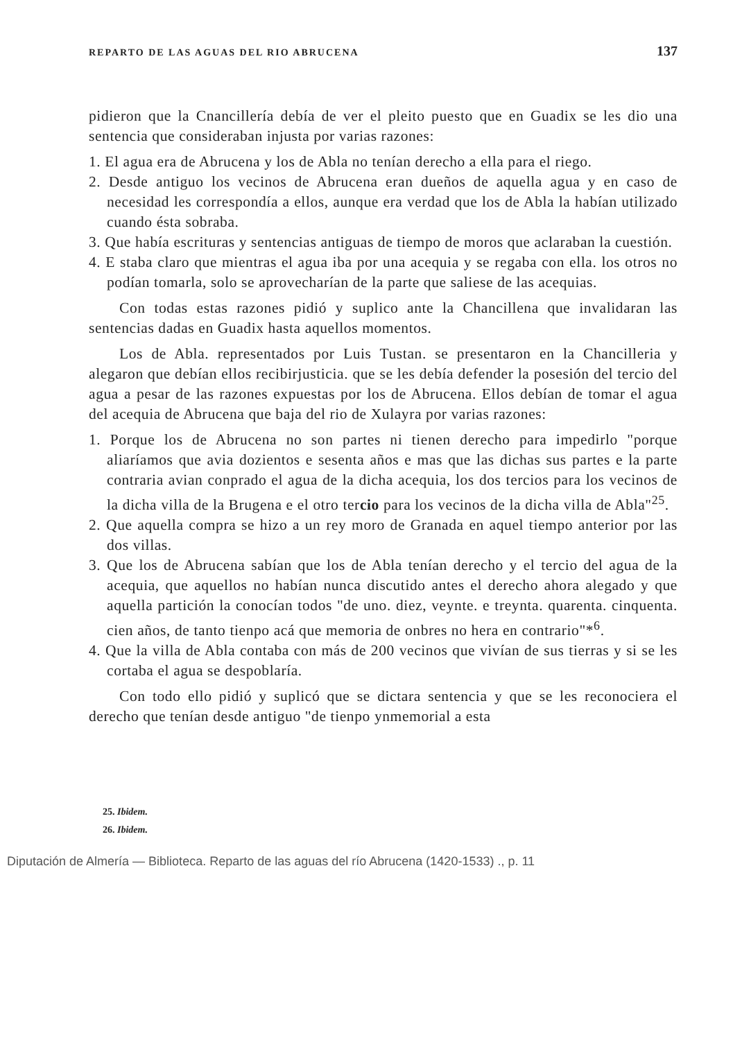REPARTO DE LAS AGUAS DEL RIO ABRUCENA 137
pidieron que la Cnancillería debía de ver el pleito puesto que en Guadix se les dio una sentencia que consideraban injusta por varias razones:
1. El agua era de Abrucena y los de Abla no tenían derecho a ella para el riego.
2. Desde antiguo los vecinos de Abrucena eran dueños de aquella agua y en caso de necesidad les correspondía a ellos, aunque era verdad que los de Abla la habían utilizado cuando ésta sobraba.
3. Que había escrituras y sentencias antiguas de tiempo de moros que aclaraban la cuestión.
4. E staba claro que mientras el agua iba por una acequia y se regaba con ella. los otros no podían tomarla, solo se aprovecharían de la parte que saliese de las acequias.
Con todas estas razones pidió y suplico ante la Chancillena que invalidaran las sentencias dadas en Guadix hasta aquellos momentos.
Los de Abla. representados por Luis Tustan. se presentaron en la Chancilleria y alegaron que debían ellos recibirjusticia. que se les debía defender la posesión del tercio del agua a pesar de las razones expuestas por los de Abrucena. Ellos debían de tomar el agua del acequia de Abrucena que baja del rio de Xulayra por varias razones:
1. Porque los de Abrucena no son partes ni tienen derecho para impedirlo "porque aliaríamos que avia dozientos e sesenta años e mas que las dichas sus partes e la parte contraria avian conprado el agua de la dicha acequia, los dos tercios para los vecinos de la dicha villa de la Brugena e el otro tercio para los vecinos de la dicha villa de Abla"<sup>25</sup>.
2. Que aquella compra se hizo a un rey moro de Granada en aquel tiempo anterior por las dos villas.
3. Que los de Abrucena sabían que los de Abla tenían derecho y el tercio del agua de la acequia, que aquellos no habían nunca discutido antes el derecho ahora alegado y que aquella partición la conocían todos "de uno. diez, veynte. e treynta. quarenta. cinquenta. cien años, de tanto tienpo acá que memoria de onbres no hera en contrario"*<sup>6</sup>.
4. Que la villa de Abla contaba con más de 200 vecinos que vivían de sus tierras y si se les cortaba el agua se despoblaría.
Con todo ello pidió y suplicó que se dictara sentencia y que se les reconociera el derecho que tenían desde antiguo "de tienpo ynmemorial a esta
25. Ibidem.
26. Ibidem.
Diputación de Almería — Biblioteca. Reparto de las aguas del río Abrucena (1420-1533) ., p. 11